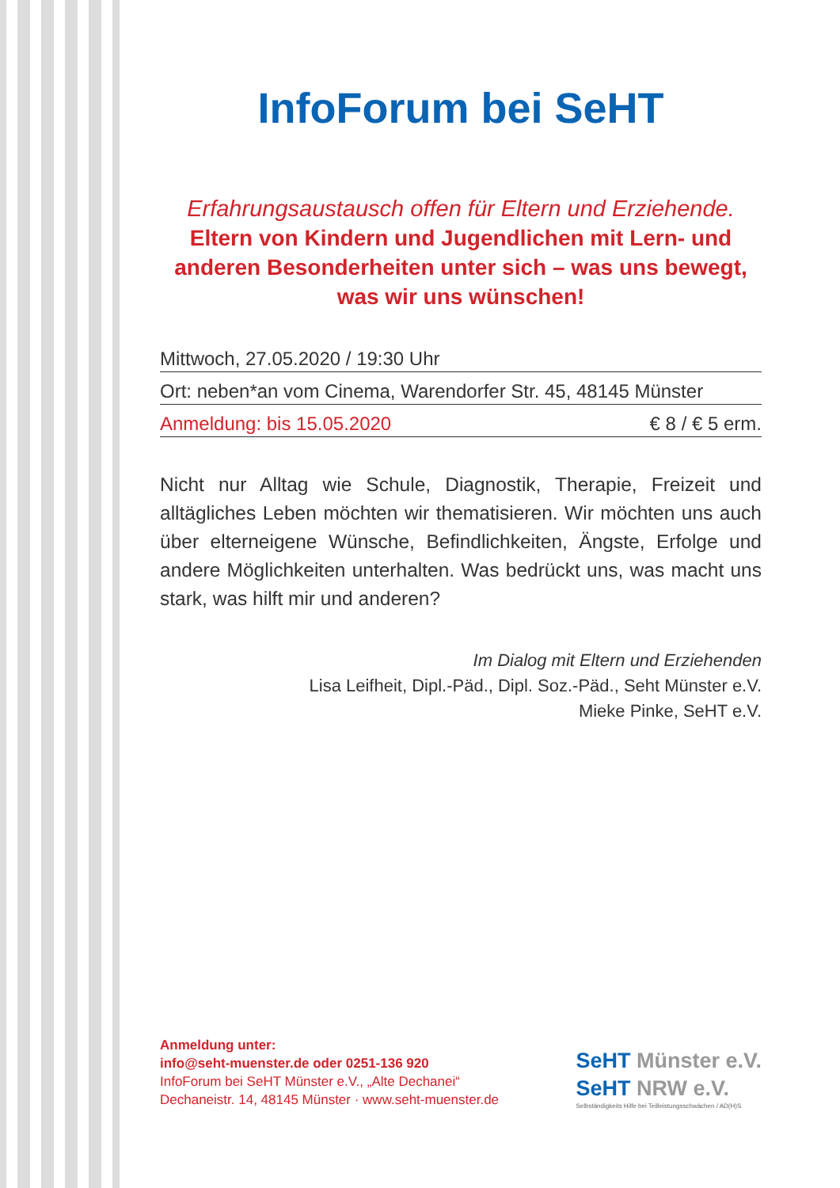InfoForum bei SeHT
Erfahrungsaustausch offen für Eltern und Erziehende.
Eltern von Kindern und Jugendlichen mit Lern- und anderen Besonderheiten unter sich – was uns bewegt, was wir uns wünschen!
Mittwoch, 27.05.2020 / 19:30 Uhr
Ort: neben*an vom Cinema, Warendorfer Str. 45, 48145 Münster
Anmeldung: bis 15.05.2020 € 8 / € 5 erm.
Nicht nur Alltag wie Schule, Diagnostik, Therapie, Freizeit und alltägliches Leben möchten wir thematisieren. Wir möchten uns auch über elterneigene Wünsche, Befindlichkeiten, Ängste, Erfolge und andere Möglichkeiten unterhalten. Was bedrückt uns, was macht uns stark, was hilft mir und anderen?
Im Dialog mit Eltern und Erziehenden
Lisa Leifheit, Dipl.-Päd., Dipl. Soz.-Päd., Seht Münster e.V.
Mieke Pinke, SeHT e.V.
Anmeldung unter:
info@seht-muenster.de oder 0251-136 920
InfoForum bei SeHT Münster e.V., „Alte Dechanei“
Dechaneistr. 14, 48145 Münster · www.seht-muenster.de
SeHT Münster e.V.
SeHT NRW e.V.
Selbständigkeits Hilfe bei Teilleistungsschwächen / AD(H)S